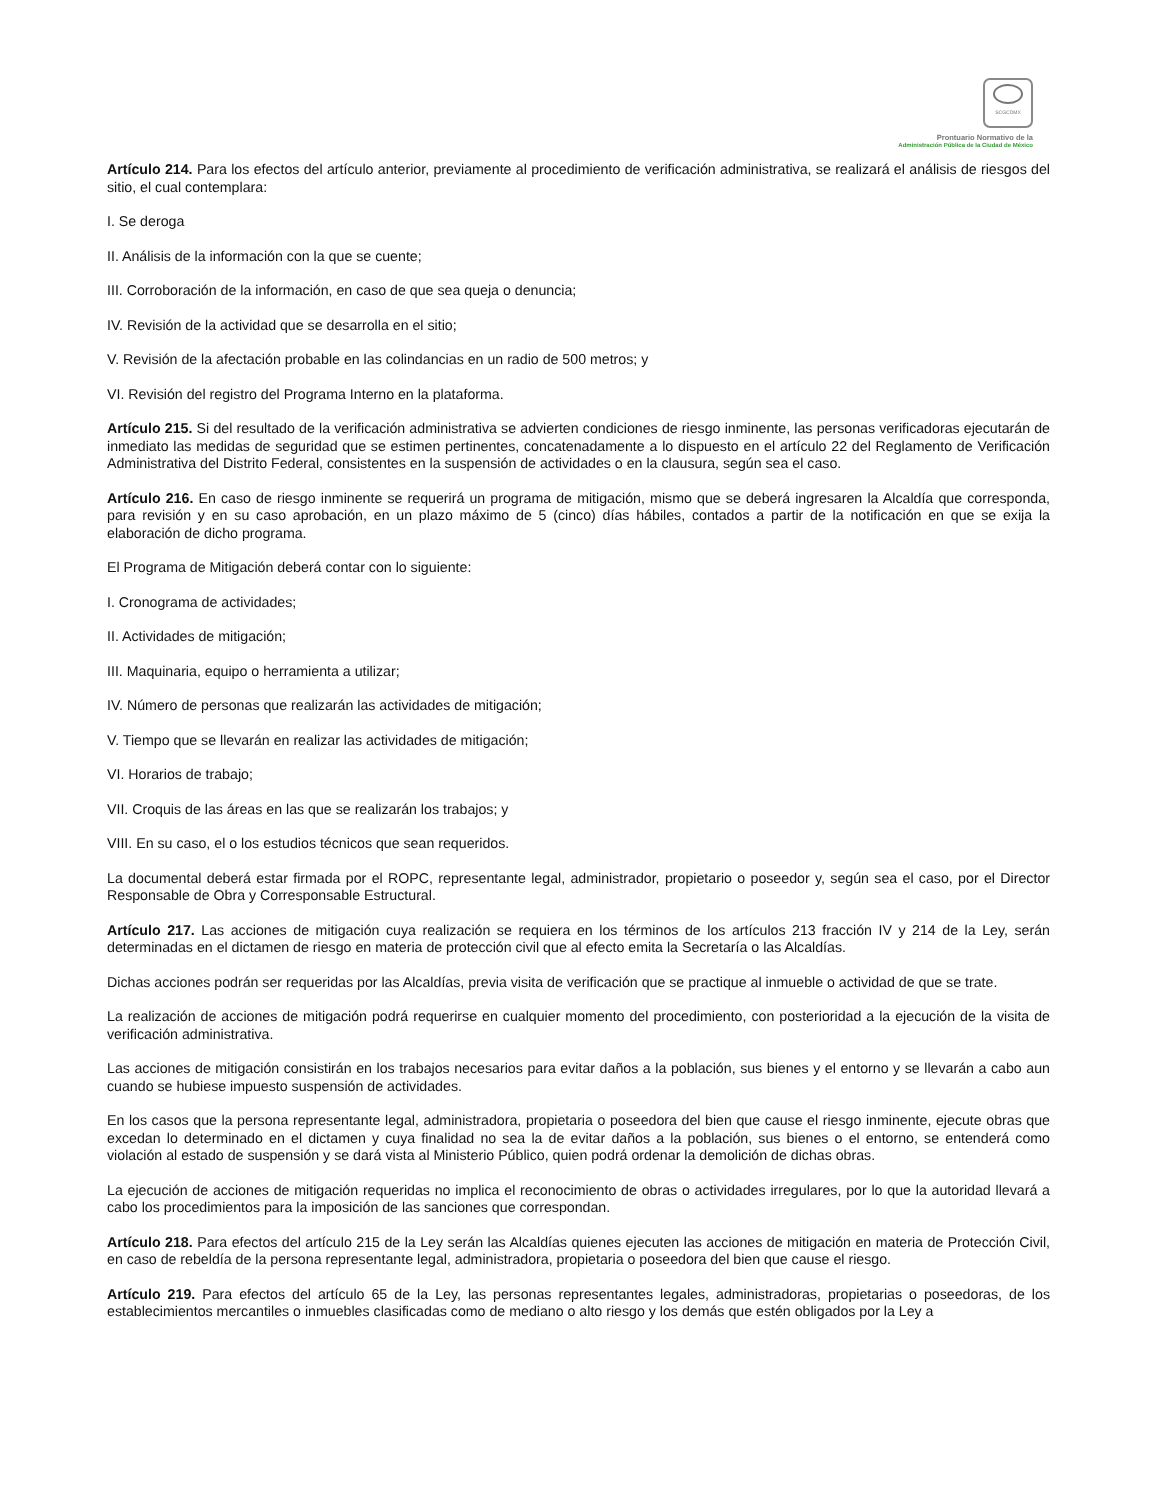SCGCDMX
Prontuario Normativo de la
Administración Pública de la Ciudad de México
Artículo 214. Para los efectos del artículo anterior, previamente al procedimiento de verificación administrativa, se realizará el análisis de riesgos del sitio, el cual contemplara:
I. Se deroga
II. Análisis de la información con la que se cuente;
III. Corroboración de la información, en caso de que sea queja o denuncia;
IV. Revisión de la actividad que se desarrolla en el sitio;
V. Revisión de la afectación probable en las colindancias en un radio de 500 metros; y
VI. Revisión del registro del Programa Interno en la plataforma.
Artículo 215. Si del resultado de la verificación administrativa se advierten condiciones de riesgo inminente, las personas verificadoras ejecutarán de inmediato las medidas de seguridad que se estimen pertinentes, concatenadamente a lo dispuesto en el artículo 22 del Reglamento de Verificación Administrativa del Distrito Federal, consistentes en la suspensión de actividades o en la clausura, según sea el caso.
Artículo 216. En caso de riesgo inminente se requerirá un programa de mitigación, mismo que se deberá ingresaren la Alcaldía que corresponda, para revisión y en su caso aprobación, en un plazo máximo de 5 (cinco) días hábiles, contados a partir de la notificación en que se exija la elaboración de dicho programa.
El Programa de Mitigación deberá contar con lo siguiente:
I. Cronograma de actividades;
II. Actividades de mitigación;
III. Maquinaria, equipo o herramienta a utilizar;
IV. Número de personas que realizarán las actividades de mitigación;
V. Tiempo que se llevarán en realizar las actividades de mitigación;
VI. Horarios de trabajo;
VII. Croquis de las áreas en las que se realizarán los trabajos; y
VIII. En su caso, el o los estudios técnicos que sean requeridos.
La documental deberá estar firmada por el ROPC, representante legal, administrador, propietario o poseedor y, según sea el caso, por el Director Responsable de Obra y Corresponsable Estructural.
Artículo 217. Las acciones de mitigación cuya realización se requiera en los términos de los artículos 213 fracción IV y 214 de la Ley, serán determinadas en el dictamen de riesgo en materia de protección civil que al efecto emita la Secretaría o las Alcaldías.
Dichas acciones podrán ser requeridas por las Alcaldías, previa visita de verificación que se practique al inmueble o actividad de que se trate.
La realización de acciones de mitigación podrá requerirse en cualquier momento del procedimiento, con posterioridad a la ejecución de la visita de verificación administrativa.
Las acciones de mitigación consistirán en los trabajos necesarios para evitar daños a la población, sus bienes y el entorno y se llevarán a cabo aun cuando se hubiese impuesto suspensión de actividades.
En los casos que la persona representante legal, administradora, propietaria o poseedora del bien que cause el riesgo inminente, ejecute obras que excedan lo determinado en el dictamen y cuya finalidad no sea la de evitar daños a la población, sus bienes o el entorno, se entenderá como violación al estado de suspensión y se dará vista al Ministerio Público, quien podrá ordenar la demolición de dichas obras.
La ejecución de acciones de mitigación requeridas no implica el reconocimiento de obras o actividades irregulares, por lo que la autoridad llevará a cabo los procedimientos para la imposición de las sanciones que correspondan.
Artículo 218. Para efectos del artículo 215 de la Ley serán las Alcaldías quienes ejecuten las acciones de mitigación en materia de Protección Civil, en caso de rebeldía de la persona representante legal, administradora, propietaria o poseedora del bien que cause el riesgo.
Artículo 219. Para efectos del artículo 65 de la Ley, las personas representantes legales, administradoras, propietarias o poseedoras, de los establecimientos mercantiles o inmuebles clasificadas como de mediano o alto riesgo y los demás que estén obligados por la Ley a